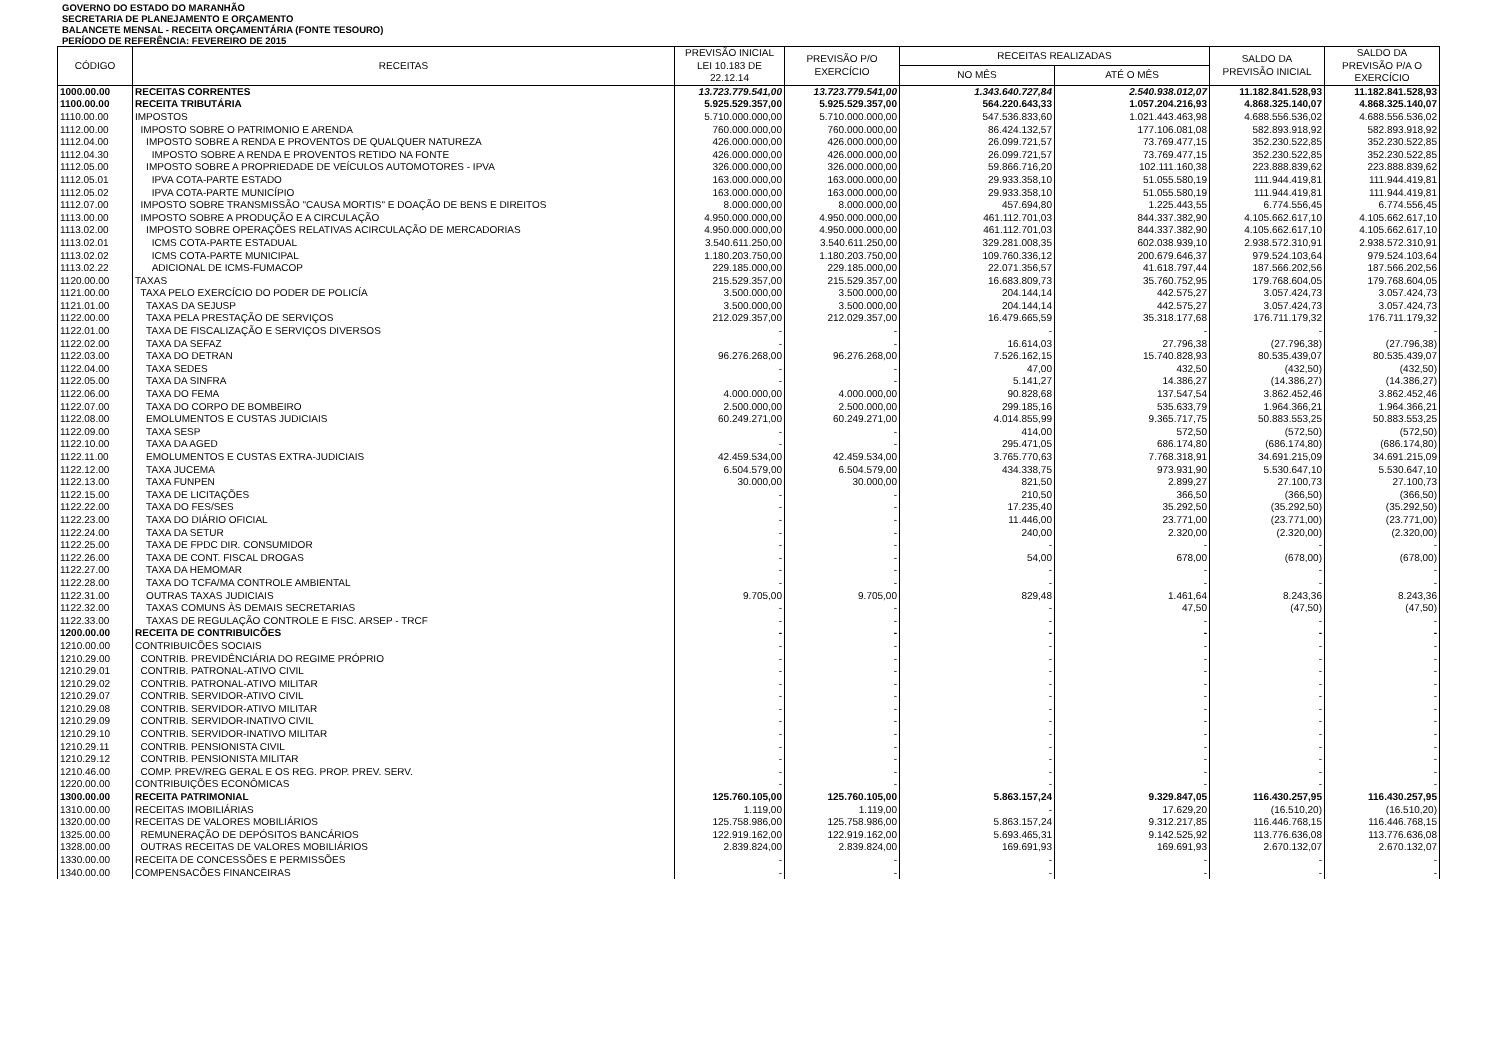GOVERNO DO ESTADO DO MARANHÃO
SECRETARIA DE PLANEJAMENTO E ORÇAMENTO
BALANCETE MENSAL - RECEITA ORÇAMENTÁRIA (FONTE TESOURO)
PERÍODO DE REFERÊNCIA: FEVEREIRO DE 2015
| CÓDIGO | RECEITAS | PREVISÃO INICIAL LEI 10.183 DE 22.12.14 | PREVISÃO P/O EXERCÍCIO | RECEITAS REALIZADAS | | SALDO DA PREVISÃO INICIAL | SALDO DA PREVISÃO P/A O EXERCÍCIO |
| --- | --- | --- | --- | --- | --- | --- | --- |
| | | | | NO MÊS | ATÉ O MÊS | | |
| 1000.00.00 | RECEITAS CORRENTES | 13.723.779.541,00 | 13.723.779.541,00 | 1.343.640.727,84 | 2.540.938.012,07 | 11.182.841.528,93 | 11.182.841.528,93 |
| 1100.00.00 | RECEITA TRIBUTÁRIA | 5.925.529.357,00 | 5.925.529.357,00 | 564.220.643,33 | 1.057.204.216,93 | 4.868.325.140,07 | 4.868.325.140,07 |
| 1110.00.00 | IMPOSTOS | 5.710.000.000,00 | 5.710.000.000,00 | 547.536.833,60 | 1.021.443.463,98 | 4.688.556.536,02 | 4.688.556.536,02 |
| 1112.00.00 | IMPOSTO SOBRE O PATRIMONIO E ARENDA | 760.000.000,00 | 760.000.000,00 | 86.424.132,57 | 177.106.081,08 | 582.893.918,92 | 582.893.918,92 |
| 1112.04.00 | IMPOSTO SOBRE A RENDA E PROVENTOS DE QUALQUER NATUREZA | 426.000.000,00 | 426.000.000,00 | 26.099.721,57 | 73.769.477,15 | 352.230.522,85 | 352.230.522,85 |
| 1112.04.30 | IMPOSTO SOBRE A RENDA E PROVENTOS RETIDO NA FONTE | 426.000.000,00 | 426.000.000,00 | 26.099.721,57 | 73.769.477,15 | 352.230.522,85 | 352.230.522,85 |
| 1112.05.00 | IMPOSTO SOBRE A PROPRIEDADE DE VEÍCULOS AUTOMOTORES - IPVA | 326.000.000,00 | 326.000.000,00 | 59.866.716,20 | 102.111.160,38 | 223.888.839,62 | 223.888.839,62 |
| 1112.05.01 | IPVA COTA-PARTE ESTADO | 163.000.000,00 | 163.000.000,00 | 29.933.358,10 | 51.055.580,19 | 111.944.419,81 | 111.944.419,81 |
| 1112.05.02 | IPVA COTA-PARTE MUNICÍPIO | 163.000.000,00 | 163.000.000,00 | 29.933.358,10 | 51.055.580,19 | 111.944.419,81 | 111.944.419,81 |
| 1112.07.00 | IMPOSTO SOBRE TRANSMISSÃO "CAUSA MORTIS" E DOAÇÃO DE BENS E DIREITOS | 8.000.000,00 | 8.000.000,00 | 457.694,80 | 1.225.443,55 | 6.774.556,45 | 6.774.556,45 |
| 1113.00.00 | IMPOSTO SOBRE A PRODUÇÃO E A CIRCULAÇÃO | 4.950.000.000,00 | 4.950.000.000,00 | 461.112.701,03 | 844.337.382,90 | 4.105.662.617,10 | 4.105.662.617,10 |
| 1113.02.00 | IMPOSTO SOBRE OPERAÇÕES RELATIVAS ACIRCULAÇÃO DE MERCADORIAS | 4.950.000.000,00 | 4.950.000.000,00 | 461.112.701,03 | 844.337.382,90 | 4.105.662.617,10 | 4.105.662.617,10 |
| 1113.02.01 | ICMS COTA-PARTE ESTADUAL | 3.540.611.250,00 | 3.540.611.250,00 | 329.281.008,35 | 602.038.939,10 | 2.938.572.310,91 | 2.938.572.310,91 |
| 1113.02.02 | ICMS COTA-PARTE MUNICIPAL | 1.180.203.750,00 | 1.180.203.750,00 | 109.760.336,12 | 200.679.646,37 | 979.524.103,64 | 979.524.103,64 |
| 1113.02.22 | ADICIONAL DE ICMS-FUMACOP | 229.185.000,00 | 229.185.000,00 | 22.071.356,57 | 41.618.797,44 | 187.566.202,56 | 187.566.202,56 |
| 1120.00.00 | TAXAS | 215.529.357,00 | 215.529.357,00 | 16.683.809,73 | 35.760.752,95 | 179.768.604,05 | 179.768.604,05 |
| 1121.00.00 | TAXA PELO EXERCÍCIO DO PODER DE POLICÍA | 3.500.000,00 | 3.500.000,00 | 204.144,14 | 442.575,27 | 3.057.424,73 | 3.057.424,73 |
| 1121.01.00 | TAXAS DA SEJUSP | 3.500.000,00 | 3.500.000,00 | 204.144,14 | 442.575,27 | 3.057.424,73 | 3.057.424,73 |
| 1122.00.00 | TAXA PELA PRESTAÇÃO DE SERVIÇOS | 212.029.357,00 | 212.029.357,00 | 16.479.665,59 | 35.318.177,68 | 176.711.179,32 | 176.711.179,32 |
| 1122.01.00 | TAXA DE FISCALIZAÇÃO E SERVIÇOS DIVERSOS | - | - | - | - | - | - |
| 1122.02.00 | TAXA DA SEFAZ | - | - | 16.614,03 | 27.796,38 | (27.796,38) | (27.796,38) |
| 1122.03.00 | TAXA DO DETRAN | 96.276.268,00 | 96.276.268,00 | 7.526.162,15 | 15.740.828,93 | 80.535.439,07 | 80.535.439,07 |
| 1122.04.00 | TAXA SEDES | - | - | 47,00 | 432,50 | (432,50) | (432,50) |
| 1122.05.00 | TAXA DA SINFRA | - | - | 5.141,27 | 14.386,27 | (14.386,27) | (14.386,27) |
| 1122.06.00 | TAXA DO FEMA | 4.000.000,00 | 4.000.000,00 | 90.828,68 | 137.547,54 | 3.862.452,46 | 3.862.452,46 |
| 1122.07.00 | TAXA DO CORPO DE BOMBEIRO | 2.500.000,00 | 2.500.000,00 | 299.185,16 | 535.633,79 | 1.964.366,21 | 1.964.366,21 |
| 1122.08.00 | EMOLUMENTOS E CUSTAS JUDICIAIS | 60.249.271,00 | 60.249.271,00 | 4.014.855,99 | 9.365.717,75 | 50.883.553,25 | 50.883.553,25 |
| 1122.09.00 | TAXA SESP | - | - | 414,00 | 572,50 | (572,50) | (572,50) |
| 1122.10.00 | TAXA DA AGED | - | - | 295.471,05 | 686.174,80 | (686.174,80) | (686.174,80) |
| 1122.11.00 | EMOLUMENTOS E CUSTAS EXTRA-JUDICIAIS | 42.459.534,00 | 42.459.534,00 | 3.765.770,63 | 7.768.318,91 | 34.691.215,09 | 34.691.215,09 |
| 1122.12.00 | TAXA JUCEMA | 6.504.579,00 | 6.504.579,00 | 434.338,75 | 973.931,90 | 5.530.647,10 | 5.530.647,10 |
| 1122.13.00 | TAXA FUNPEN | 30.000,00 | 30.000,00 | 821,50 | 2.899,27 | 27.100,73 | 27.100,73 |
| 1122.15.00 | TAXA DE LICITAÇÕES | - | - | 210,50 | 366,50 | (366,50) | (366,50) |
| 1122.22.00 | TAXA DO FES/SES | - | - | 17.235,40 | 35.292,50 | (35.292,50) | (35.292,50) |
| 1122.23.00 | TAXA DO DIÁRIO OFICIAL | - | - | 11.446,00 | 23.771,00 | (23.771,00) | (23.771,00) |
| 1122.24.00 | TAXA DA SETUR | - | - | 240,00 | 2.320,00 | (2.320,00) | (2.320,00) |
| 1122.25.00 | TAXA DE FPDC DIR. CONSUMIDOR | - | - | - | - | - | - |
| 1122.26.00 | TAXA DE CONT. FISCAL DROGAS | - | - | 54,00 | 678,00 | (678,00) | (678,00) |
| 1122.27.00 | TAXA DA HEMOMAR | - | - | - | - | - | - |
| 1122.28.00 | TAXA DO TCFA/MA CONTROLE AMBIENTAL | - | - | - | - | - | - |
| 1122.31.00 | OUTRAS TAXAS JUDICIAIS | 9.705,00 | 9.705,00 | 829,48 | 1.461,64 | 8.243,36 | 8.243,36 |
| 1122.32.00 | TAXAS COMUNS ÀS DEMAIS SECRETARIAS | - | - | - | 47,50 | (47,50) | (47,50) |
| 1122.33.00 | TAXAS DE REGULAÇÃO CONTROLE E FISC. ARSEP - TRCF | - | - | - | - | - | - |
| 1200.00.00 | RECEITA DE CONTRIBUICÕES | - | - | - | - | - | - |
| 1210.00.00 | CONTRIBUICÕES SOCIAIS | - | - | - | - | - | - |
| 1210.29.00 | CONTRIB. PREVIDÊNCIÁRIA DO REGIME PRÓPRIO | - | - | - | - | - | - |
| 1210.29.01 | CONTRIB. PATRONAL-ATIVO CIVIL | - | - | - | - | - | - |
| 1210.29.02 | CONTRIB. PATRONAL-ATIVO MILITAR | - | - | - | - | - | - |
| 1210.29.07 | CONTRIB. SERVIDOR-ATIVO CIVIL | - | - | - | - | - | - |
| 1210.29.08 | CONTRIB. SERVIDOR-ATIVO MILITAR | - | - | - | - | - | - |
| 1210.29.09 | CONTRIB. SERVIDOR-INATIVO CIVIL | - | - | - | - | - | - |
| 1210.29.10 | CONTRIB. SERVIDOR-INATIVO MILITAR | - | - | - | - | - | - |
| 1210.29.11 | CONTRIB. PENSIONISTA CIVIL | - | - | - | - | - | - |
| 1210.29.12 | CONTRIB. PENSIONISTA MILITAR | - | - | - | - | - | - |
| 1210.46.00 | COMP. PREV/REG GERAL E OS REG. PROP. PREV. SERV. | - | - | - | - | - | - |
| 1220.00.00 | CONTRIBUIÇÕES ECONÔMICAS | - | - | - | - | - | - |
| 1300.00.00 | RECEITA PATRIMONIAL | 125.760.105,00 | 125.760.105,00 | 5.863.157,24 | 9.329.847,05 | 116.430.257,95 | 116.430.257,95 |
| 1310.00.00 | RECEITAS IMOBILIÁRIAS | 1.119,00 | 1.119,00 | - | 17.629,20 | (16.510,20) | (16.510,20) |
| 1320.00.00 | RECEITAS DE VALORES MOBILIÁRIOS | 125.758.986,00 | 125.758.986,00 | 5.863.157,24 | 9.312.217,85 | 116.446.768,15 | 116.446.768,15 |
| 1325.00.00 | REMUNERAÇÃO DE DEPÓSITOS BANCÁRIOS | 122.919.162,00 | 122.919.162,00 | 5.693.465,31 | 9.142.525,92 | 113.776.636,08 | 113.776.636,08 |
| 1328.00.00 | OUTRAS RECEITAS DE VALORES MOBILIÁRIOS | 2.839.824,00 | 2.839.824,00 | 169.691,93 | 169.691,93 | 2.670.132,07 | 2.670.132,07 |
| 1330.00.00 | RECEITA DE CONCESSÕES E PERMISSÕES | - | - | - | - | - | - |
| 1340.00.00 | COMPENSACÕES FINANCEIRAS | - | - | - | - | - | - |